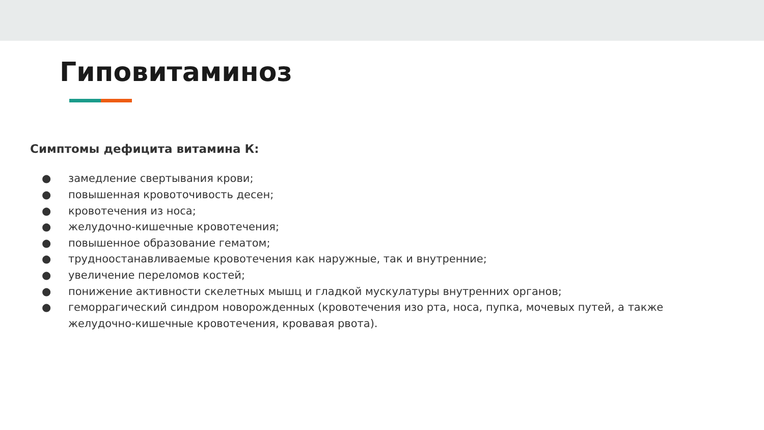Гиповитаминоз
Симптомы дефицита витамина К:
● замедление свертывания крови;
● повышенная кровоточивость десен;
● кровотечения из носа;
● желудочно-кишечные кровотечения;
● повышенное образование гематом;
● трудноостанавливаемые кровотечения как наружные, так и внутренние;
● увеличение переломов костей;
● понижение активности скелетных мышц и гладкой мускулатуры внутренних органов;
● геморрагический синдром новорожденных (кровотечения изо рта, носа, пупка, мочевых путей, а также желудочно-кишечные кровотечения, кровавая рвота).